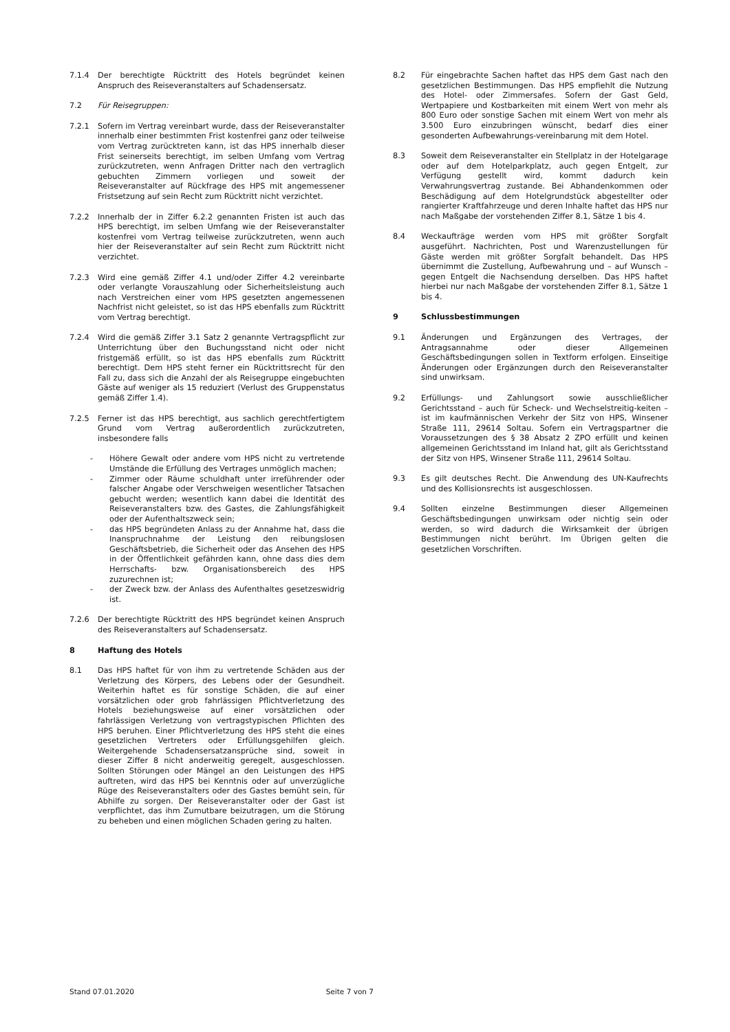7.1.4 Der berechtigte Rücktritt des Hotels begründet keinen Anspruch des Reiseveranstalters auf Schadensersatz.
7.2 Für Reisegruppen:
7.2.1 Sofern im Vertrag vereinbart wurde, dass der Reiseveranstalter innerhalb einer bestimmten Frist kostenfrei ganz oder teilweise vom Vertrag zurücktreten kann, ist das HPS innerhalb dieser Frist seinerseits berechtigt, im selben Umfang vom Vertrag zurückzutreten, wenn Anfragen Dritter nach den vertraglich gebuchten Zimmern vorliegen und soweit der Reiseveranstalter auf Rückfrage des HPS mit angemessener Fristsetzung auf sein Recht zum Rücktritt nicht verzichtet.
7.2.2 Innerhalb der in Ziffer 6.2.2 genannten Fristen ist auch das HPS berechtigt, im selben Umfang wie der Reiseveranstalter kostenfrei vom Vertrag teilweise zurückzutreten, wenn auch hier der Reiseveranstalter auf sein Recht zum Rücktritt nicht verzichtet.
7.2.3 Wird eine gemäß Ziffer 4.1 und/oder Ziffer 4.2 vereinbarte oder verlangte Vorauszahlung oder Sicherheitsleistung auch nach Verstreichen einer vom HPS gesetzten angemessenen Nachfrist nicht geleistet, so ist das HPS ebenfalls zum Rücktritt vom Vertrag berechtigt.
7.2.4 Wird die gemäß Ziffer 3.1 Satz 2 genannte Vertragspflicht zur Unterrichtung über den Buchungsstand nicht oder nicht fristgemäß erfüllt, so ist das HPS ebenfalls zum Rücktritt berechtigt. Dem HPS steht ferner ein Rücktrittsrecht für den Fall zu, dass sich die Anzahl der als Reisegruppe eingebuchten Gäste auf weniger als 15 reduziert (Verlust des Gruppenstatus gemäß Ziffer 1.4).
7.2.5 Ferner ist das HPS berechtigt, aus sachlich gerechtfertigtem Grund vom Vertrag außerordentlich zurückzutreten, insbesondere falls
- Höhere Gewalt oder andere vom HPS nicht zu vertretende Umstände die Erfüllung des Vertrages unmöglich machen;
- Zimmer oder Räume schuldhaft unter irreführender oder falscher Angabe oder Verschweigen wesentlicher Tatsachen gebucht werden; wesentlich kann dabei die Identität des Reiseveranstalters bzw. des Gastes, die Zahlungsfähigkeit oder der Aufenthaltszweck sein;
- das HPS begründeten Anlass zu der Annahme hat, dass die Inanspruchnahme der Leistung den reibungslosen Geschäftsbetrieb, die Sicherheit oder das Ansehen des HPS in der Öffentlichkeit gefährden kann, ohne dass dies dem Herrschafts- bzw. Organisationsbereich des HPS zuzurechnen ist;
- der Zweck bzw. der Anlass des Aufenthaltes gesetzeswidrig ist.
7.2.6 Der berechtigte Rücktritt des HPS begründet keinen Anspruch des Reiseveranstalters auf Schadensersatz.
8 Haftung des Hotels
8.1 Das HPS haftet für von ihm zu vertretende Schäden aus der Verletzung des Körpers, des Lebens oder der Gesundheit. Weiterhin haftet es für sonstige Schäden, die auf einer vorsätzlichen oder grob fahrlässigen Pflichtverletzung des Hotels beziehungsweise auf einer vorsätzlichen oder fahrlässigen Verletzung von vertragstypischen Pflichten des HPS beruhen. Einer Pflichtverletzung des HPS steht die eines gesetzlichen Vertreters oder Erfüllungsgehilfen gleich. Weitergehende Schadensersatzansprüche sind, soweit in dieser Ziffer 8 nicht anderweitig geregelt, ausgeschlossen. Sollten Störungen oder Mängel an den Leistungen des HPS auftreten, wird das HPS bei Kenntnis oder auf unverzügliche Rüge des Reiseveranstalters oder des Gastes bemüht sein, für Abhilfe zu sorgen. Der Reiseveranstalter oder der Gast ist verpflichtet, das ihm Zumutbare beizutragen, um die Störung zu beheben und einen möglichen Schaden gering zu halten.
8.2 Für eingebrachte Sachen haftet das HPS dem Gast nach den gesetzlichen Bestimmungen. Das HPS empfiehlt die Nutzung des Hotel- oder Zimmersafes. Sofern der Gast Geld, Wertpapiere und Kostbarkeiten mit einem Wert von mehr als 800 Euro oder sonstige Sachen mit einem Wert von mehr als 3.500 Euro einzubringen wünscht, bedarf dies einer gesonderten Aufbewahrungs-vereinbarung mit dem Hotel.
8.3 Soweit dem Reiseveranstalter ein Stellplatz in der Hotelgarage oder auf dem Hotelparkplatz, auch gegen Entgelt, zur Verfügung gestellt wird, kommt dadurch kein Verwahrungsvertrag zustande. Bei Abhandenkommen oder Beschädigung auf dem Hotelgrundstück abgestellter oder rangierter Kraftfahrzeuge und deren Inhalte haftet das HPS nur nach Maßgabe der vorstehenden Ziffer 8.1, Sätze 1 bis 4.
8.4 Weckaufträge werden vom HPS mit größter Sorgfalt ausgeführt. Nachrichten, Post und Warenzustellungen für Gäste werden mit größter Sorgfalt behandelt. Das HPS übernimmt die Zustellung, Aufbewahrung und – auf Wunsch – gegen Entgelt die Nachsendung derselben. Das HPS haftet hierbei nur nach Maßgabe der vorstehenden Ziffer 8.1, Sätze 1 bis 4.
9 Schlussbestimmungen
9.1 Änderungen und Ergänzungen des Vertrages, der Antragsannahme oder dieser Allgemeinen Geschäftsbedingungen sollen in Textform erfolgen. Einseitige Änderungen oder Ergänzungen durch den Reiseveranstalter sind unwirksam.
9.2 Erfüllungs- und Zahlungsort sowie ausschließlicher Gerichtsstand – auch für Scheck- und Wechselstreitig-keiten – ist im kaufmännischen Verkehr der Sitz von HPS, Winsener Straße 111, 29614 Soltau. Sofern ein Vertragspartner die Voraussetzungen des § 38 Absatz 2 ZPO erfüllt und keinen allgemeinen Gerichtsstand im Inland hat, gilt als Gerichtsstand der Sitz von HPS, Winsener Straße 111, 29614 Soltau.
9.3 Es gilt deutsches Recht. Die Anwendung des UN-Kaufrechts und des Kollisionsrechts ist ausgeschlossen.
9.4 Sollten einzelne Bestimmungen dieser Allgemeinen Geschäftsbedingungen unwirksam oder nichtig sein oder werden, so wird dadurch die Wirksamkeit der übrigen Bestimmungen nicht berührt. Im Übrigen gelten die gesetzlichen Vorschriften.
Stand 07.01.2020 Seite 7 von 7